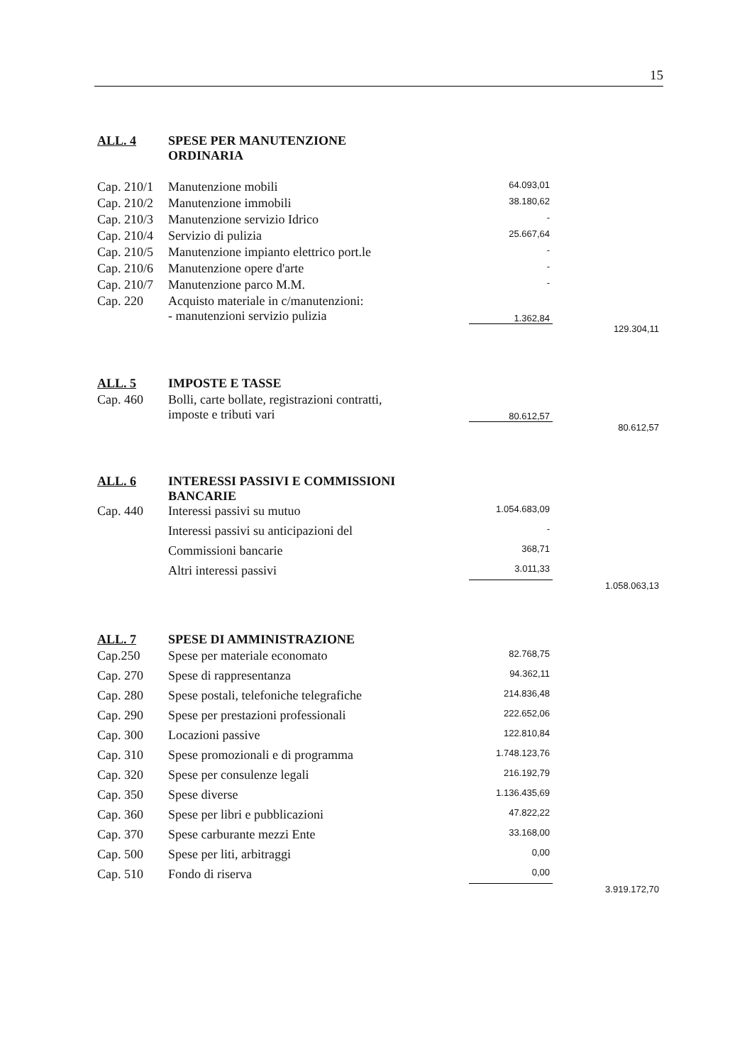15
| ALL. 4 | SPESE PER MANUTENZIONE ORDINARIA | | |
| Cap. 210/1 | Manutenzione mobili | 64.093,01 | |
| Cap. 210/2 | Manutenzione immobili | 38.180,62 | |
| Cap. 210/3 | Manutenzione servizio Idrico | - | |
| Cap. 210/4 | Servizio di pulizia | 25.667,64 | |
| Cap. 210/5 | Manutenzione impianto elettrico port.le | - | |
| Cap. 210/6 | Manutenzione opere d'arte | - | |
| Cap. 210/7 | Manutenzione parco M.M. | - | |
| Cap. 220 | Acquisto materiale in c/manutenzioni: - manutenzioni servizio pulizia | 1.362,84 | |
| | | | 129.304,11 |
| ALL. 5 | IMPOSTE E TASSE | | |
| Cap. 460 | Bolli, carte bollate, registrazioni contratti, imposte e tributi vari | 80.612,57 | |
| | | | 80.612,57 |
| ALL. 6 | INTERESSI PASSIVI E COMMISSIONI BANCARIE | | |
| Cap. 440 | Interessi passivi su mutuo | 1.054.683,09 | |
| | Interessi passivi su anticipazioni del | - | |
| | Commissioni bancarie | 368,71 | |
| | Altri interessi passivi | 3.011,33 | |
| | | | 1.058.063,13 |
| ALL. 7 | SPESE DI AMMINISTRAZIONE | | |
| Cap.250 | Spese per materiale economato | 82.768,75 | |
| Cap. 270 | Spese di rappresentanza | 94.362,11 | |
| Cap. 280 | Spese postali, telefoniche telegrafiche | 214.836,48 | |
| Cap. 290 | Spese per prestazioni professionali | 222.652,06 | |
| Cap. 300 | Locazioni passive | 122.810,84 | |
| Cap. 310 | Spese promozionali e di programma | 1.748.123,76 | |
| Cap. 320 | Spese per consulenze legali | 216.192,79 | |
| Cap. 350 | Spese diverse | 1.136.435,69 | |
| Cap. 360 | Spese per libri e pubblicazioni | 47.822,22 | |
| Cap. 370 | Spese carburante mezzi Ente | 33.168,00 | |
| Cap. 500 | Spese per liti, arbitraggi | 0,00 | |
| Cap. 510 | Fondo di riserva | 0,00 | |
| | | | 3.919.172,70 |